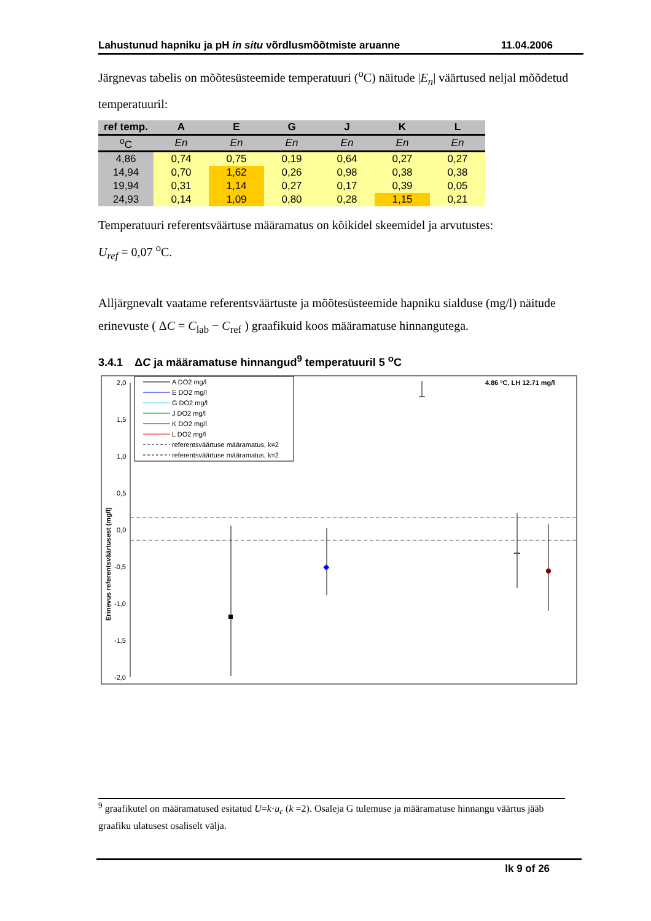Lahustunud hapniku ja pH in situ võrdlusmõõtmiste aruanne 11.04.2006
Järgnevas tabelis on mõõtesüsteemide temperatuuri (<sup>o</sup>C) näitude |E<sub>n</sub>| väärtused neljal mõõdetud temperatuuril:
| ref temp. | A | E | G | J | K | L |
| --- | --- | --- | --- | --- | --- | --- |
| <sup>o</sup> C | En | En | En | En | En | En |
| 4,86 | 0,74 | 0,75 | 0,19 | 0,64 | 0,27 | 0,27 |
| 14,94 | 0,70 | 1,62 | 0,26 | 0,98 | 0,38 | 0,38 |
| 19,94 | 0,31 | 1,14 | 0,27 | 0,17 | 0,39 | 0,05 |
| 24,93 | 0,14 | 1,09 | 0,80 | 0,28 | 1,15 | 0,21 |
Temperatuuri referentsväärtuse määramatus on kõikidel skeemidel ja arvutustes:
U<sub>ref</sub> = 0,07 <sup>o</sup>C.
Alljärgnevalt vaatame referentsväärtuste ja mõõtesüsteemide hapniku sialduse (mg/l) näitude erinevuste ( ΔC = C<sub>lab</sub> − C<sub>ref</sub> ) graafikuid koos määramatuse hinnangutega.
3.4.1 ΔC ja määramatuse hinnangud<sup>9</sup> temperatuuril 5 <sup>o</sup>C
2,0
1,5
1,0
0,5
0,0
-0,5
-1,0
-1,5
-2,0
Erinevus referentsväärtusest (mg/l)
4.86 ºC, LH 12.71 mg/l
A DO2 mg/l
E DO2 mg/l
G DO2 mg/l
J DO2 mg/l
K DO2 mg/l
L DO2 mg/l
referentsväärtuse määramatus, k=2
referentsväärtuse määramatus, k=2
×
<sup>9</sup> graafikutel on määramatused esitatud U=k·u<sub>c</sub> (k =2). Osaleja G tulemuse ja määramatuse hinnangu väärtus jääb graafiku ulatusest osaliselt välja.
lk 9 of 26